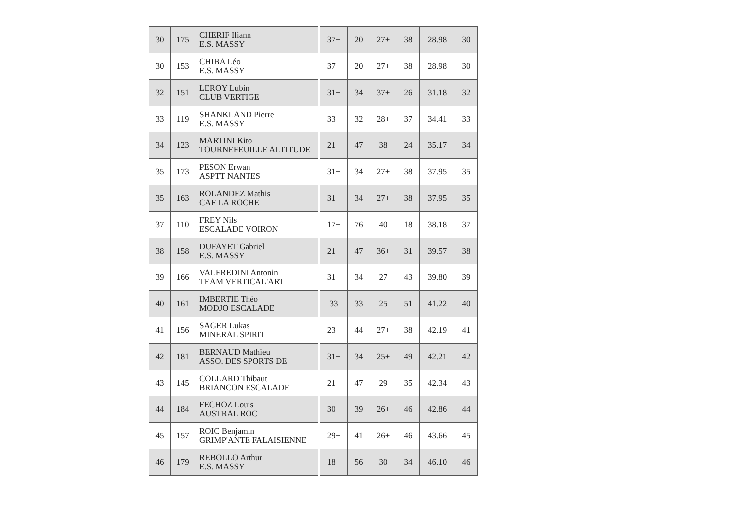| 30 | 175 | CHERIF Iliann E.S. MASSY | | 37+ | 20 | 27+ | 38 | 28.98 | 30 |
| 30 | 153 | CHIBA Léo E.S. MASSY | | 37+ | 20 | 27+ | 38 | 28.98 | 30 |
| 32 | 151 | LEROY Lubin CLUB VERTIGE | | 31+ | 34 | 37+ | 26 | 31.18 | 32 |
| 33 | 119 | SHANKLAND Pierre E.S. MASSY | | 33+ | 32 | 28+ | 37 | 34.41 | 33 |
| 34 | 123 | MARTINI Kito TOURNEFEUILLE ALTITUDE | | 21+ | 47 | 38 | 24 | 35.17 | 34 |
| 35 | 173 | PESON Erwan ASPTT NANTES | | 31+ | 34 | 27+ | 38 | 37.95 | 35 |
| 35 | 163 | ROLANDEZ Mathis CAF LA ROCHE | | 31+ | 34 | 27+ | 38 | 37.95 | 35 |
| 37 | 110 | FREY Nils ESCALADE VOIRON | | 17+ | 76 | 40 | 18 | 38.18 | 37 |
| 38 | 158 | DUFAYET Gabriel E.S. MASSY | | 21+ | 47 | 36+ | 31 | 39.57 | 38 |
| 39 | 166 | VALFREDINI Antonin TEAM VERTICAL'ART | | 31+ | 34 | 27 | 43 | 39.80 | 39 |
| 40 | 161 | IMBERTIE Théo MODJO ESCALADE | | 33 | 33 | 25 | 51 | 41.22 | 40 |
| 41 | 156 | SAGER Lukas MINERAL SPIRIT | | 23+ | 44 | 27+ | 38 | 42.19 | 41 |
| 42 | 181 | BERNAUD Mathieu ASSO. DES SPORTS DE | | 31+ | 34 | 25+ | 49 | 42.21 | 42 |
| 43 | 145 | COLLARD Thibaut BRIANCON ESCALADE | | 21+ | 47 | 29 | 35 | 42.34 | 43 |
| 44 | 184 | FECHOZ Louis AUSTRAL ROC | | 30+ | 39 | 26+ | 46 | 42.86 | 44 |
| 45 | 157 | ROIC Benjamin GRIMP'ANTE FALAISIENNE | | 29+ | 41 | 26+ | 46 | 43.66 | 45 |
| 46 | 179 | REBOLLO Arthur E.S. MASSY | | 18+ | 56 | 30 | 34 | 46.10 | 46 |